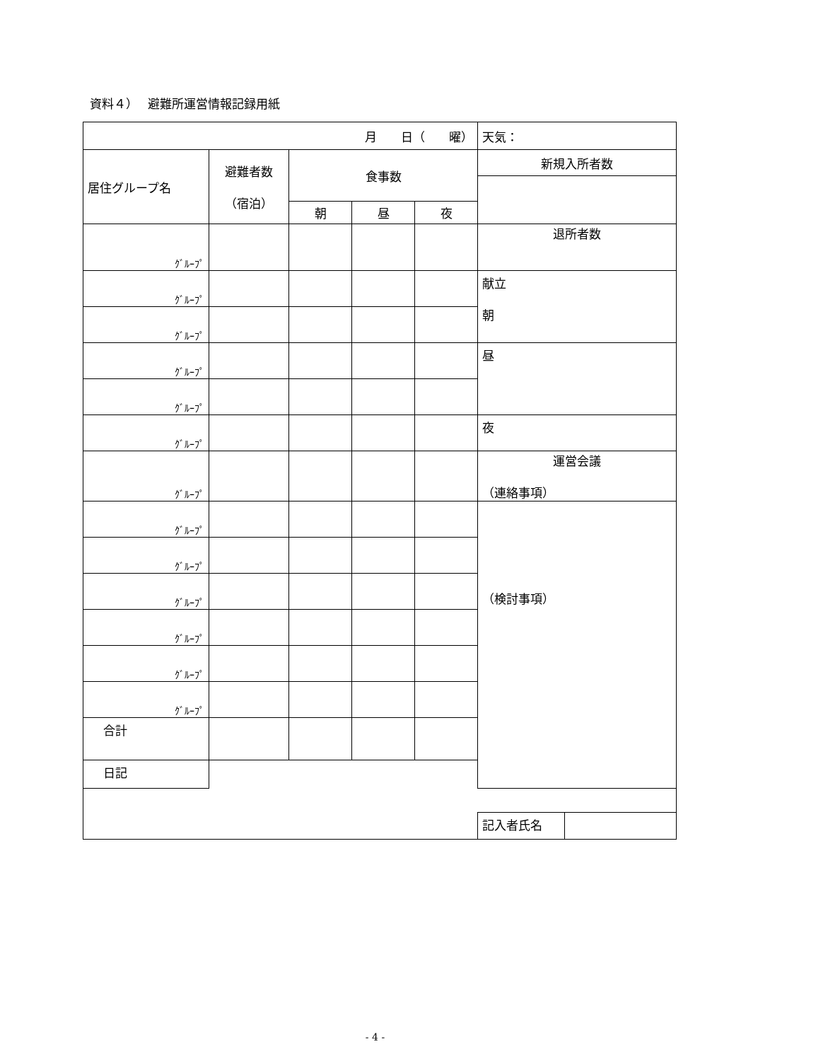資料４）　 避難所運営情報記録用紙
| 月 日（ 曜） | | | | | 天気： | |
| 居住グループ名 | 避難者数 （宿泊） | 食事数 | | | 新規入所者数 | |
| | | 朝 | 昼 | 夜 | | |
| ｸﾞﾙｰﾌﾟ | | | | | 退所者数 | |
| ｸﾞﾙｰﾌﾟ | | | | | 献立 朝 | |
| ｸﾞﾙｰﾌﾟ | | | | | | |
| ｸﾞﾙｰﾌﾟ | | | | | 昼 | |
| ｸﾞﾙｰﾌﾟ | | | | | | |
| ｸﾞﾙｰﾌﾟ | | | | | 夜 | |
| ｸﾞﾙｰﾌﾟ | | | | | 運営会議 （連絡事項） | |
| ｸﾞﾙｰﾌﾟ | | | | | （検討事項） | |
| ｸﾞﾙｰﾌﾟ | | | | | | |
| ｸﾞﾙｰﾌﾟ | | | | | | |
| ｸﾞﾙｰﾌﾟ | | | | | | |
| ｸﾞﾙｰﾌﾟ | | | | | | |
| ｸﾞﾙｰﾌﾟ | | | | | | |
| 合計 | | | | | | |
| 日記 | | | | | | |
| | | | | | 記入者氏名 | |
- 4 -